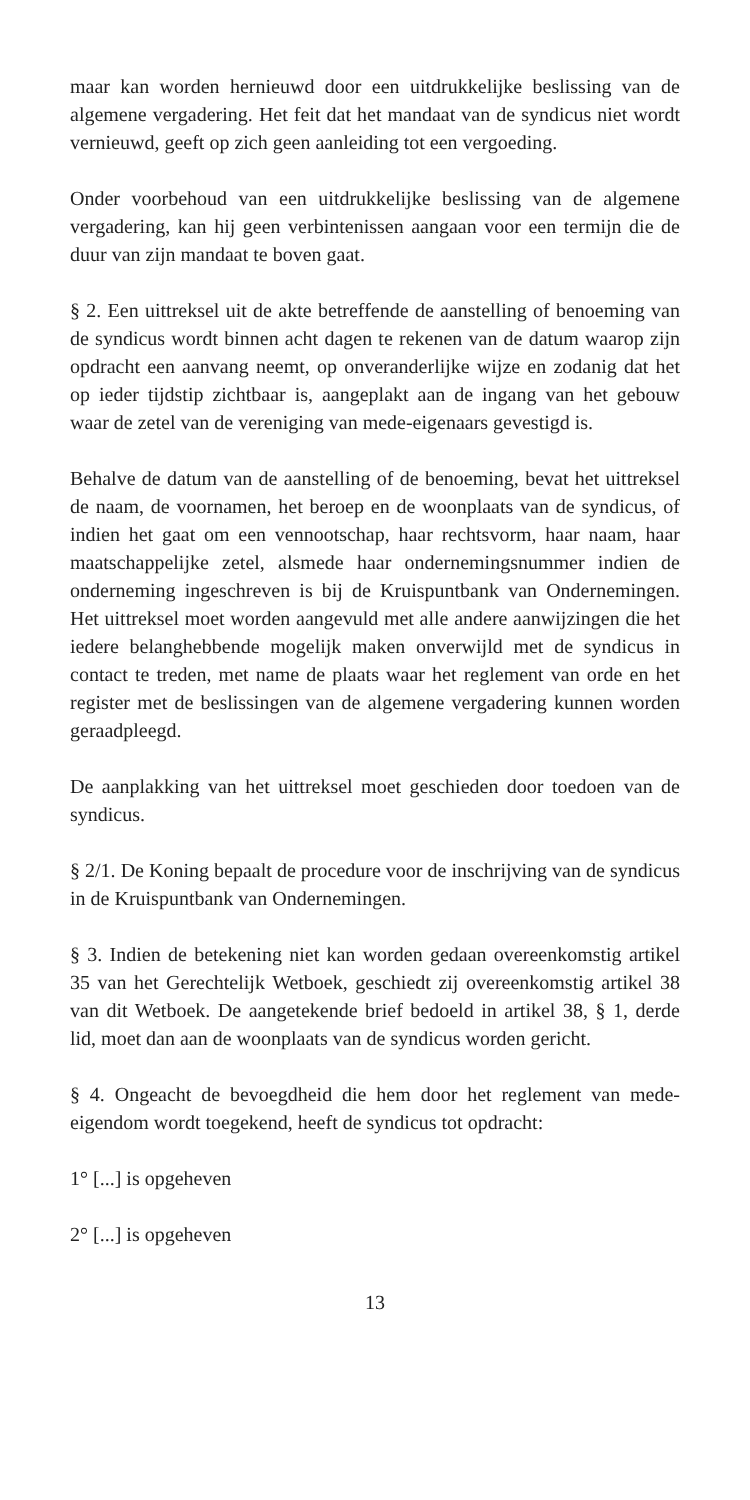maar kan worden hernieuwd door een uitdrukkelijke beslissing van de algemene vergadering. Het feit dat het mandaat van de syndicus niet wordt vernieuwd, geeft op zich geen aanleiding tot een vergoeding.
Onder voorbehoud van een uitdrukkelijke beslissing van de algemene vergadering, kan hij geen verbintenissen aangaan voor een termijn die de duur van zijn mandaat te boven gaat.
§ 2. Een uittreksel uit de akte betreffende de aanstelling of benoeming van de syndicus wordt binnen acht dagen te rekenen van de datum waarop zijn opdracht een aanvang neemt, op onveranderlijke wijze en zodanig dat het op ieder tijdstip zichtbaar is, aangeplakt aan de ingang van het gebouw waar de zetel van de vereniging van mede-eigenaars gevestigd is.
Behalve de datum van de aanstelling of de benoeming, bevat het uittreksel de naam, de voornamen, het beroep en de woonplaats van de syndicus, of indien het gaat om een vennootschap, haar rechtsvorm, haar naam, haar maatschappelijke zetel, alsmede haar ondernemingsnummer indien de onderneming ingeschreven is bij de Kruispuntbank van Ondernemingen. Het uittreksel moet worden aangevuld met alle andere aanwijzingen die het iedere belanghebbende mogelijk maken onverwijld met de syndicus in contact te treden, met name de plaats waar het reglement van orde en het register met de beslissingen van de algemene vergadering kunnen worden geraadpleegd.
De aanplakking van het uittreksel moet geschieden door toedoen van de syndicus.
§ 2/1. De Koning bepaalt de procedure voor de inschrijving van de syndicus in de Kruispuntbank van Ondernemingen.
§ 3. Indien de betekening niet kan worden gedaan overeenkomstig artikel 35 van het Gerechtelijk Wetboek, geschiedt zij overeenkomstig artikel 38 van dit Wetboek. De aangetekende brief bedoeld in artikel 38, § 1, derde lid, moet dan aan de woonplaats van de syndicus worden gericht.
§ 4. Ongeacht de bevoegdheid die hem door het reglement van mede-eigendom wordt toegekend, heeft de syndicus tot opdracht:
1° [...] is opgeheven
2° [...] is opgeheven
13